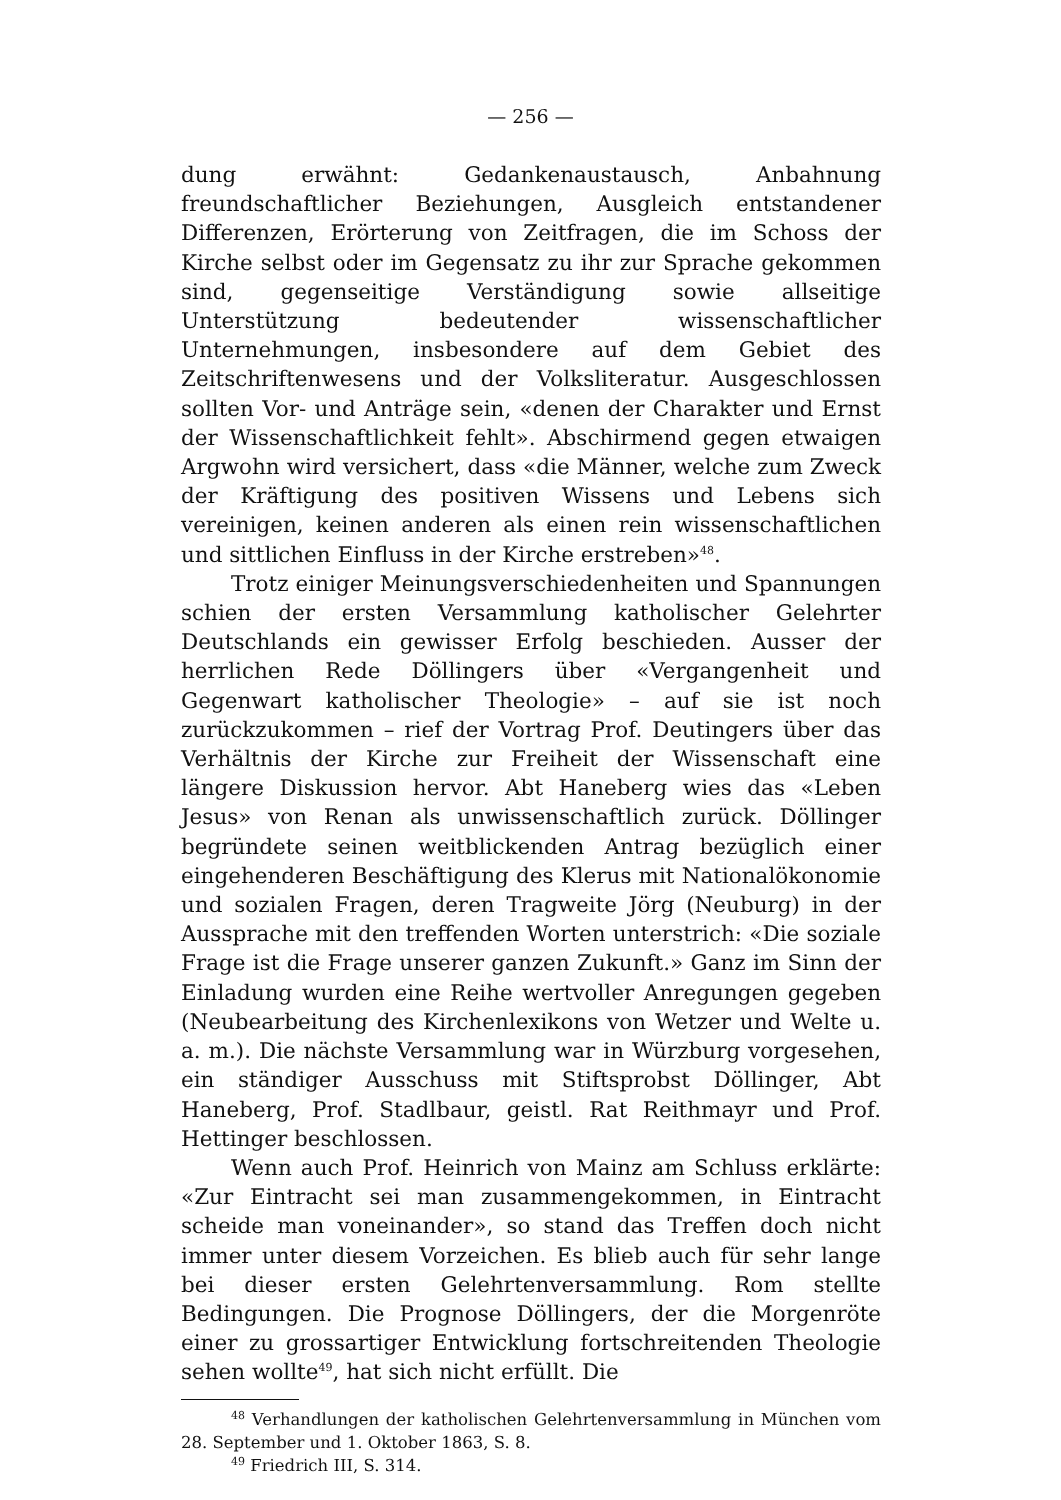— 256 —
dung erwähnt: Gedankenaustausch, Anbahnung freundschaftlicher Beziehungen, Ausgleich entstandener Differenzen, Erörterung von Zeitfragen, die im Schoss der Kirche selbst oder im Gegensatz zu ihr zur Sprache gekommen sind, gegenseitige Verständigung sowie allseitige Unterstützung bedeutender wissenschaftlicher Unternehmungen, insbesondere auf dem Gebiet des Zeitschriftenwesens und der Volksliteratur. Ausgeschlossen sollten Vor- und Anträge sein, «denen der Charakter und Ernst der Wissenschaftlichkeit fehlt». Abschirmend gegen etwaigen Argwohn wird versichert, dass «die Männer, welche zum Zweck der Kräftigung des positiven Wissens und Lebens sich vereinigen, keinen anderen als einen rein wissenschaftlichen und sittlichen Einfluss in der Kirche erstreben»<sup>48</sup>.
Trotz einiger Meinungsverschiedenheiten und Spannungen schien der ersten Versammlung katholischer Gelehrter Deutschlands ein gewisser Erfolg beschieden. Ausser der herrlichen Rede Döllingers über «Vergangenheit und Gegenwart katholischer Theologie» – auf sie ist noch zurückzukommen – rief der Vortrag Prof. Deutingers über das Verhältnis der Kirche zur Freiheit der Wissenschaft eine längere Diskussion hervor. Abt Haneberg wies das «Leben Jesus» von Renan als unwissenschaftlich zurück. Döllinger begründete seinen weitblickenden Antrag bezüglich einer eingehenderen Beschäftigung des Klerus mit Nationalökonomie und sozialen Fragen, deren Tragweite Jörg (Neuburg) in der Aussprache mit den treffenden Worten unterstrich: «Die soziale Frage ist die Frage unserer ganzen Zukunft.» Ganz im Sinn der Einladung wurden eine Reihe wertvoller Anregungen gegeben (Neubearbeitung des Kirchenlexikons von Wetzer und Welte u. a. m.). Die nächste Versammlung war in Würzburg vorgesehen, ein ständiger Ausschuss mit Stiftsprobst Döllinger, Abt Haneberg, Prof. Stadlbaur, geistl. Rat Reithmayr und Prof. Hettinger beschlossen.
Wenn auch Prof. Heinrich von Mainz am Schluss erklärte: «Zur Eintracht sei man zusammengekommen, in Eintracht scheide man voneinander», so stand das Treffen doch nicht immer unter diesem Vorzeichen. Es blieb auch für sehr lange bei dieser ersten Gelehrtenversammlung. Rom stellte Bedingungen. Die Prognose Döllingers, der die Morgenröte einer zu grossartiger Entwicklung fortschreitenden Theologie sehen wollte<sup>49</sup>, hat sich nicht erfüllt. Die
<sup>48</sup> Verhandlungen der katholischen Gelehrtenversammlung in München vom 28. September und 1. Oktober 1863, S. 8.
<sup>49</sup> Friedrich III, S. 314.